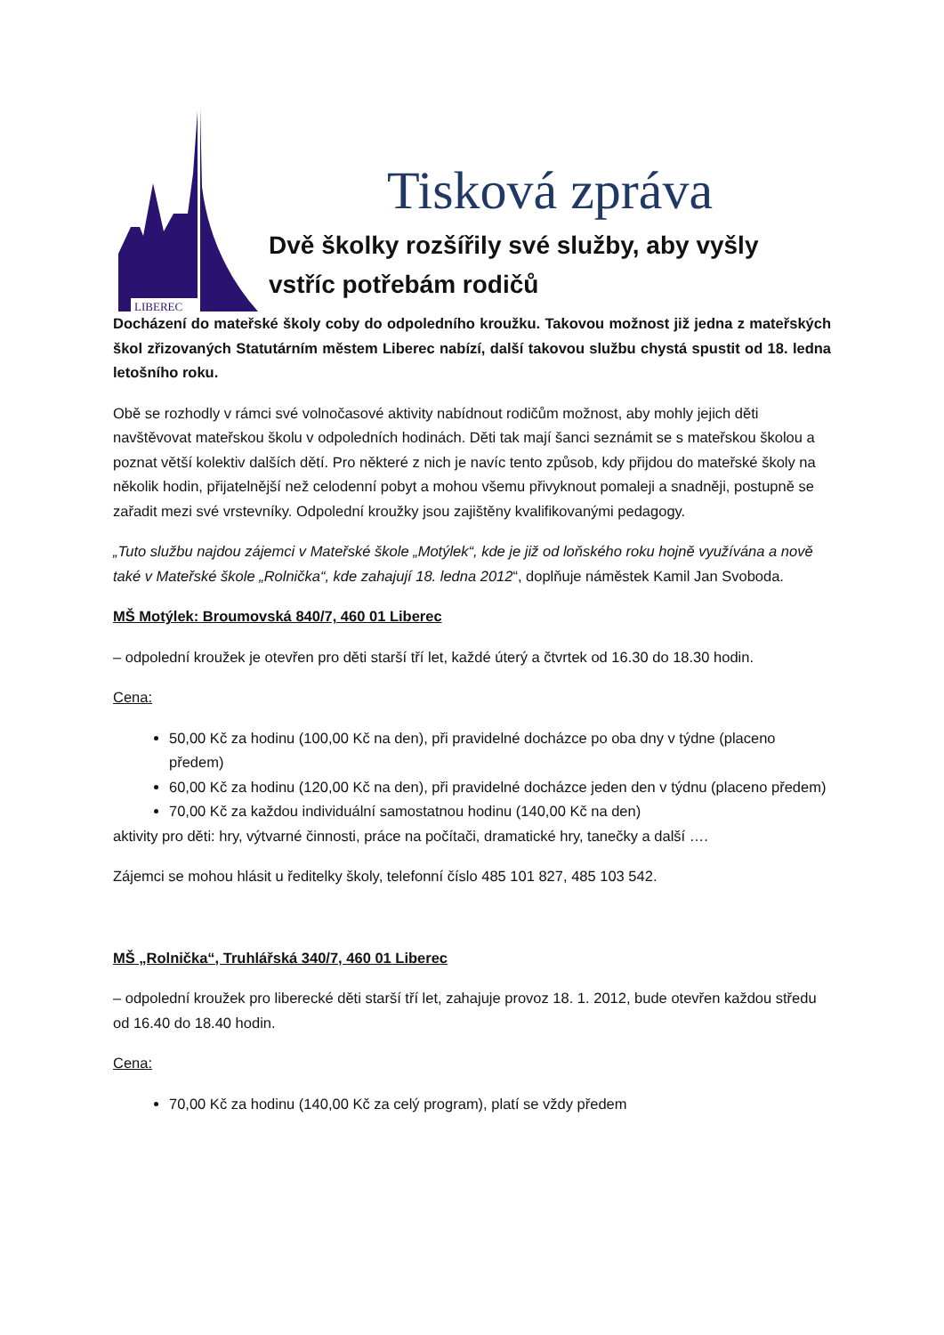LIBEREC
Tisková zpráva
Dvě školky rozšířily své služby, aby vyšly vstříc potřebám rodičů
Docházení do mateřské školy coby do odpoledního kroužku. Takovou možnost již jedna z mateřských škol zřizovaných Statutárním městem Liberec nabízí, další takovou službu chystá spustit od 18. ledna letošního roku.
Obě se rozhodly v rámci své volnočasové aktivity nabídnout rodičům možnost, aby mohly jejich děti navštěvovat mateřskou školu v odpoledních hodinách. Děti tak mají šanci seznámit se s mateřskou školou a poznat větší kolektiv dalších dětí. Pro některé z nich je navíc tento způsob, kdy přijdou do mateřské školy na několik hodin, přijatelnější než celodenní pobyt a mohou všemu přivyknout pomaleji a snadněji, postupně se zařadit mezi své vrstevníky. Odpolední kroužky jsou zajištěny kvalifikovanými pedagogy.
„Tuto službu najdou zájemci v Mateřské škole „Motýlek“, kde je již od loňského roku hojně využívána a nově také v Mateřské škole „Rolnička“, kde zahajují 18. ledna 2012“, doplňuje náměstek Kamil Jan Svoboda.
MŠ Motýlek: Broumovská 840/7, 460 01 Liberec
– odpolední kroužek je otevřen pro děti starší tří let, každé úterý a čtvrtek od 16.30 do 18.30 hodin.
Cena:
50,00 Kč za hodinu (100,00 Kč na den), při pravidelné docházce po oba dny v týdne (placeno předem)
60,00 Kč za hodinu (120,00 Kč na den), při pravidelné docházce jeden den v týdnu (placeno předem)
70,00 Kč za každou individuální samostatnou hodinu (140,00 Kč na den)
aktivity pro děti: hry, výtvarné činnosti, práce na počítači, dramatické hry, tanečky a další ….
Zájemci se mohou hlásit u ředitelky školy, telefonní číslo 485 101 827, 485 103 542.
MŠ „Rolnička“, Truhlářská 340/7, 460 01 Liberec
– odpolední kroužek pro liberecké děti starší tří let, zahajuje provoz 18. 1. 2012, bude otevřen každou středu od 16.40 do 18.40 hodin.
Cena:
70,00 Kč za hodinu (140,00 Kč za celý program), platí se vždy předem